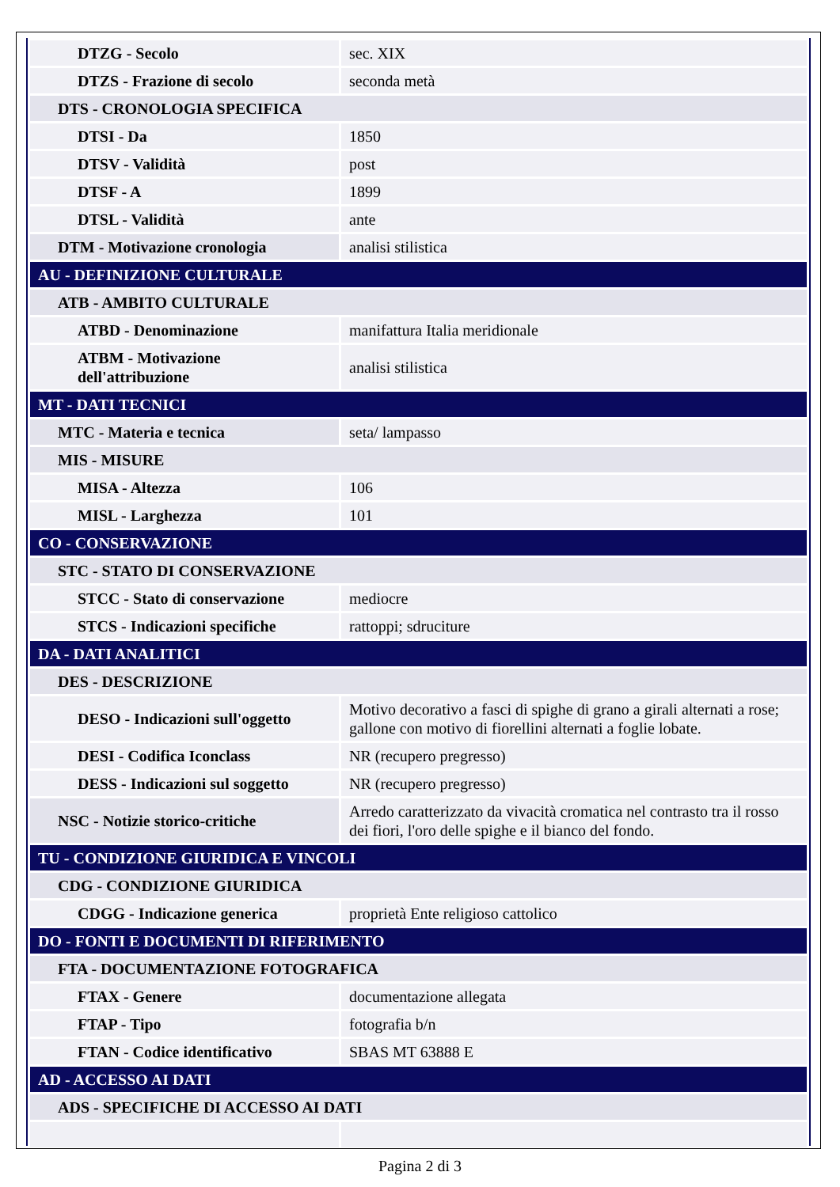| DTZG - Secolo | sec. XIX |
| DTZS - Frazione di secolo | seconda metà |
| DTS - CRONOLOGIA SPECIFICA | |
| DTSI - Da | 1850 |
| DTSV - Validità | post |
| DTSF - A | 1899 |
| DTSL - Validità | ante |
| DTM - Motivazione cronologia | analisi stilistica |
| AU - DEFINIZIONE CULTURALE | |
| ATB - AMBITO CULTURALE | |
| ATBD - Denominazione | manifattura Italia meridionale |
| ATBM - Motivazione dell'attribuzione | analisi stilistica |
| MT - DATI TECNICI | |
| MTC - Materia e tecnica | seta/ lampasso |
| MIS - MISURE | |
| MISA - Altezza | 106 |
| MISL - Larghezza | 101 |
| CO - CONSERVAZIONE | |
| STC - STATO DI CONSERVAZIONE | |
| STCC - Stato di conservazione | mediocre |
| STCS - Indicazioni specifiche | rattoppi; sdruciture |
| DA - DATI ANALITICI | |
| DES - DESCRIZIONE | |
| DESO - Indicazioni sull'oggetto | Motivo decorativo a fasci di spighe di grano a girali alternati a rose; gallone con motivo di fiorellini alternati a foglie lobate. |
| DESI - Codifica Iconclass | NR (recupero pregresso) |
| DESS - Indicazioni sul soggetto | NR (recupero pregresso) |
| NSC - Notizie storico-critiche | Arredo caratterizzato da vivacità cromatica nel contrasto tra il rosso dei fiori, l'oro delle spighe e il bianco del fondo. |
| TU - CONDIZIONE GIURIDICA E VINCOLI | |
| CDG - CONDIZIONE GIURIDICA | |
| CDGG - Indicazione generica | proprietà Ente religioso cattolico |
| DO - FONTI E DOCUMENTI DI RIFERIMENTO | |
| FTA - DOCUMENTAZIONE FOTOGRAFICA | |
| FTAX - Genere | documentazione allegata |
| FTAP - Tipo | fotografia b/n |
| FTAN - Codice identificativo | SBAS MT 63888 E |
| AD - ACCESSO AI DATI | |
| ADS - SPECIFICHE DI ACCESSO AI DATI | |
Pagina 2 di 3